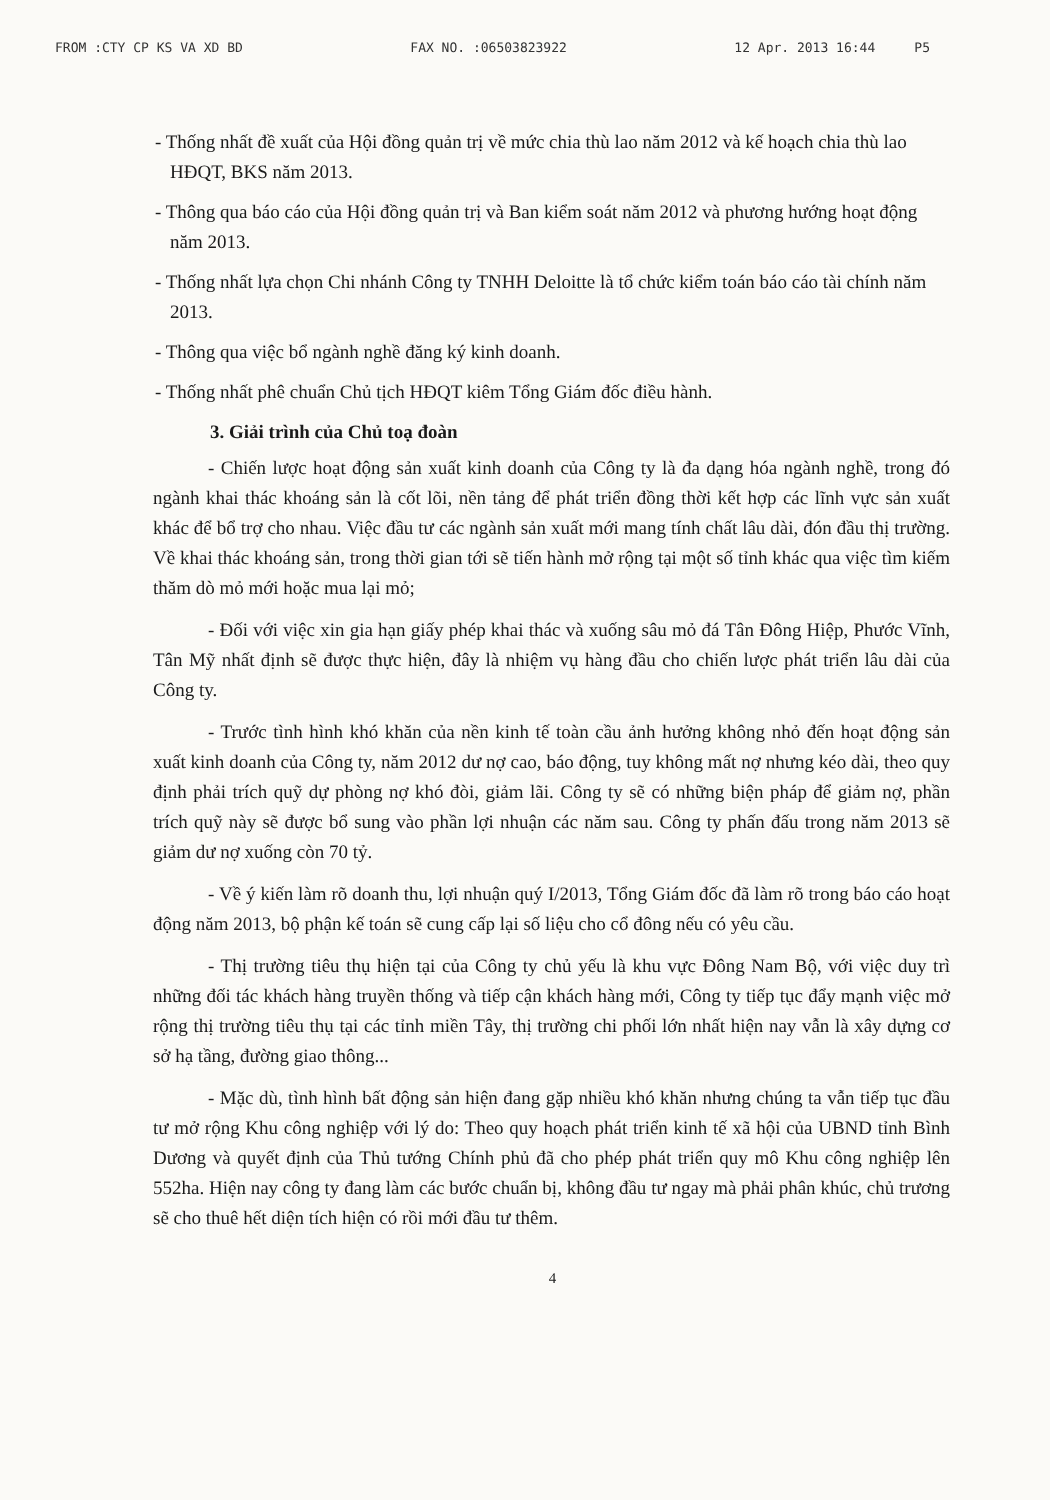FROM :CTY CP KS VA XD BD FAX NO. :06503823922 12 Apr. 2013 16:44 P5
- Thống nhất đề xuất của Hội đồng quản trị về mức chia thù lao năm 2012 và kế hoạch chia thù lao HĐQT, BKS năm 2013.
- Thông qua báo cáo của Hội đồng quản trị và Ban kiểm soát năm 2012 và phương hướng hoạt động năm 2013.
- Thống nhất lựa chọn Chi nhánh Công ty TNHH Deloitte là tổ chức kiểm toán báo cáo tài chính năm 2013.
- Thông qua việc bổ ngành nghề đăng ký kinh doanh.
- Thống nhất phê chuẩn Chủ tịch HĐQT kiêm Tổng Giám đốc điều hành.
3. Giải trình của Chủ toạ đoàn
- Chiến lược hoạt động sản xuất kinh doanh của Công ty là đa dạng hóa ngành nghề, trong đó ngành khai thác khoáng sản là cốt lõi, nền tảng để phát triển đồng thời kết hợp các lĩnh vực sản xuất khác để bổ trợ cho nhau. Việc đầu tư các ngành sản xuất mới mang tính chất lâu dài, đón đầu thị trường. Về khai thác khoáng sản, trong thời gian tới sẽ tiến hành mở rộng tại một số tỉnh khác qua việc tìm kiếm thăm dò mỏ mới hoặc mua lại mỏ;
- Đối với việc xin gia hạn giấy phép khai thác và xuống sâu mỏ đá Tân Đông Hiệp, Phước Vĩnh, Tân Mỹ nhất định sẽ được thực hiện, đây là nhiệm vụ hàng đầu cho chiến lược phát triển lâu dài của Công ty.
- Trước tình hình khó khăn của nền kinh tế toàn cầu ảnh hưởng không nhỏ đến hoạt động sản xuất kinh doanh của Công ty, năm 2012 dư nợ cao, báo động, tuy không mất nợ nhưng kéo dài, theo quy định phải trích quỹ dự phòng nợ khó đòi, giảm lãi. Công ty sẽ có những biện pháp để giảm nợ, phần trích quỹ này sẽ được bổ sung vào phần lợi nhuận các năm sau. Công ty phấn đấu trong năm 2013 sẽ giảm dư nợ xuống còn 70 tỷ.
- Về ý kiến làm rõ doanh thu, lợi nhuận quý I/2013, Tổng Giám đốc đã làm rõ trong báo cáo hoạt động năm 2013, bộ phận kế toán sẽ cung cấp lại số liệu cho cổ đông nếu có yêu cầu.
- Thị trường tiêu thụ hiện tại của Công ty chủ yếu là khu vực Đông Nam Bộ, với việc duy trì những đối tác khách hàng truyền thống và tiếp cận khách hàng mới, Công ty tiếp tục đẩy mạnh việc mở rộng thị trường tiêu thụ tại các tỉnh miền Tây, thị trường chi phối lớn nhất hiện nay vẫn là xây dựng cơ sở hạ tầng, đường giao thông...
- Mặc dù, tình hình bất động sản hiện đang gặp nhiều khó khăn nhưng chúng ta vẫn tiếp tục đầu tư mở rộng Khu công nghiệp với lý do: Theo quy hoạch phát triển kinh tế xã hội của UBND tỉnh Bình Dương và quyết định của Thủ tướng Chính phủ đã cho phép phát triển quy mô Khu công nghiệp lên 552ha. Hiện nay công ty đang làm các bước chuẩn bị, không đầu tư ngay mà phải phân khúc, chủ trương sẽ cho thuê hết diện tích hiện có rồi mới đầu tư thêm.
4